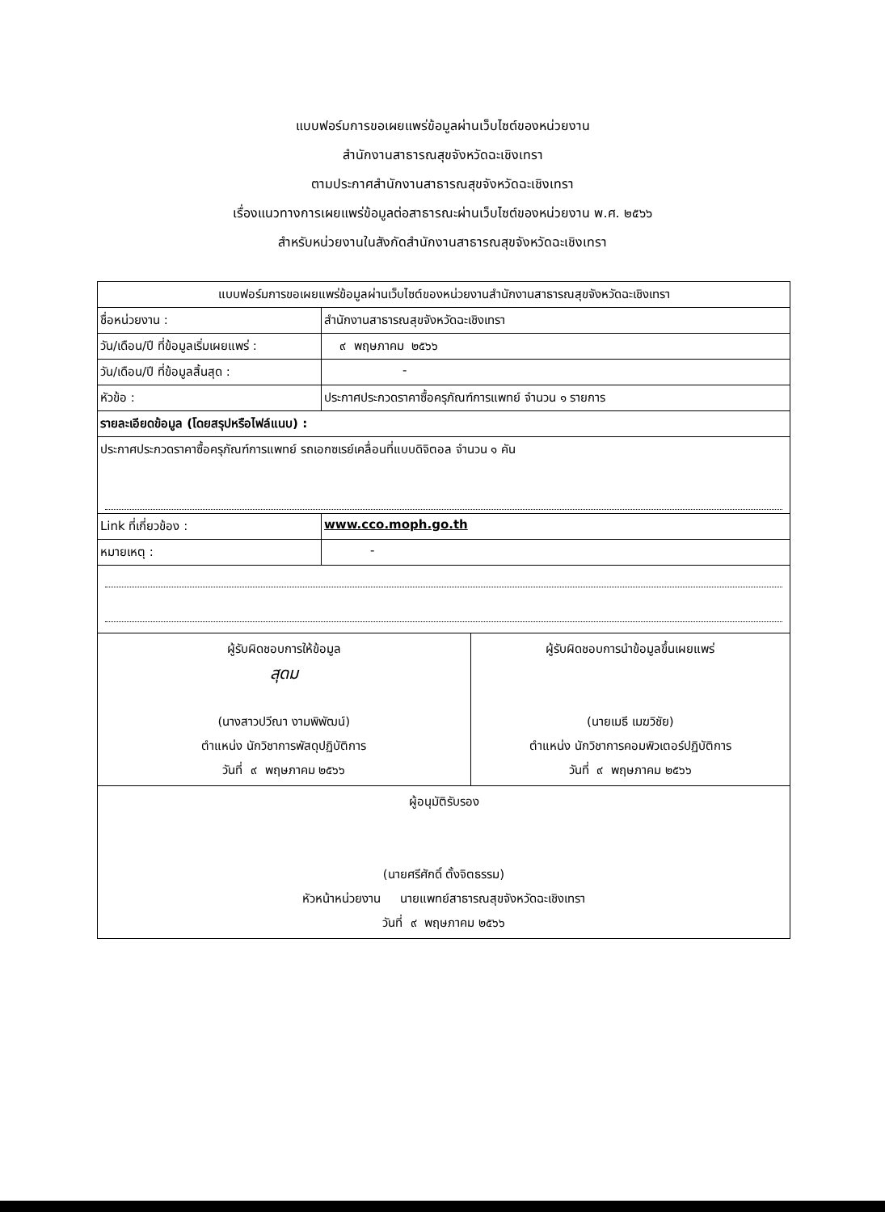แบบฟอร์มการขอเผยแพร่ข้อมูลผ่านเว็บไซต์ของหน่วยงาน
สำนักงานสาธารณสุขจังหวัดฉะเชิงเทรา
ตามประกาศสำนักงานสาธารณสุขจังหวัดฉะเชิงเทรา
เรื่องแนวทางการเผยแพร่ข้อมูลต่อสาธารณะผ่านเว็บไซต์ของหน่วยงาน พ.ศ. ๒๕๖๖
สำหรับหน่วยงานในสังกัดสำนักงานสาธารณสุขจังหวัดฉะเชิงเทรา
| แบบฟอร์มการขอเผยแพร่ข้อมูลผ่านเว็บไซต์ของหน่วยงานสำนักงานสาธารณสุขจังหวัดฉะเชิงเทรา | | |
| ชื่อหน่วยงาน : | สำนักงานสาธารณสุขจังหวัดฉะเชิงเทรา | |
| วัน/เดือน/ปี ที่ข้อมูลเริ่มเผยแพร่ : | ๙ พฤษภาคม ๒๕๖๖ | |
| วัน/เดือน/ปี ที่ข้อมูลสิ้นสุด : | - | |
| หัวข้อ : | ประกาศประกวดราคาซื้อครุภัณฑ์การแพทย์ จำนวน ๑ รายการ | |
| รายละเอียดข้อมูล (โดยสรุปหรือไฟล์แนบ) : | | |
| ประกาศประกวดราคาซื้อครุภัณฑ์การแพทย์ รถเอกซเรย์เคลื่อนที่แบบดิจิตอล จำนวน ๑ คัน | | |
| Link ที่เกี่ยวข้อง : | www.cco.moph.go.th | |
| หมายเหตุ : | - | |
| ผู้รับผิดชอบการให้ข้อมูล สุดม (นางสาวปวีณา งามพิพัฒน์) ตำแหน่ง นักวิชาการพัสดุปฏิบัติการ วันที่ ๙ พฤษภาคม ๒๕๖๖ | | ผู้รับผิดชอบการนำข้อมูลขึ้นเผยแพร่ (นายเมธี เมฆวิชัย) ตำแหน่ง นักวิชาการคอมพิวเตอร์ปฏิบัติการ วันที่ ๙ พฤษภาคม ๒๕๖๖ |
| ผู้อนุมัติรับรอง (นายศรีศักดิ์ ตั้งจิตธรรม) หัวหน้าหน่วยงาน นายแพทย์สาธารณสุขจังหวัดฉะเชิงเทรา วันที่ ๙ พฤษภาคม ๒๕๖๖ | | |